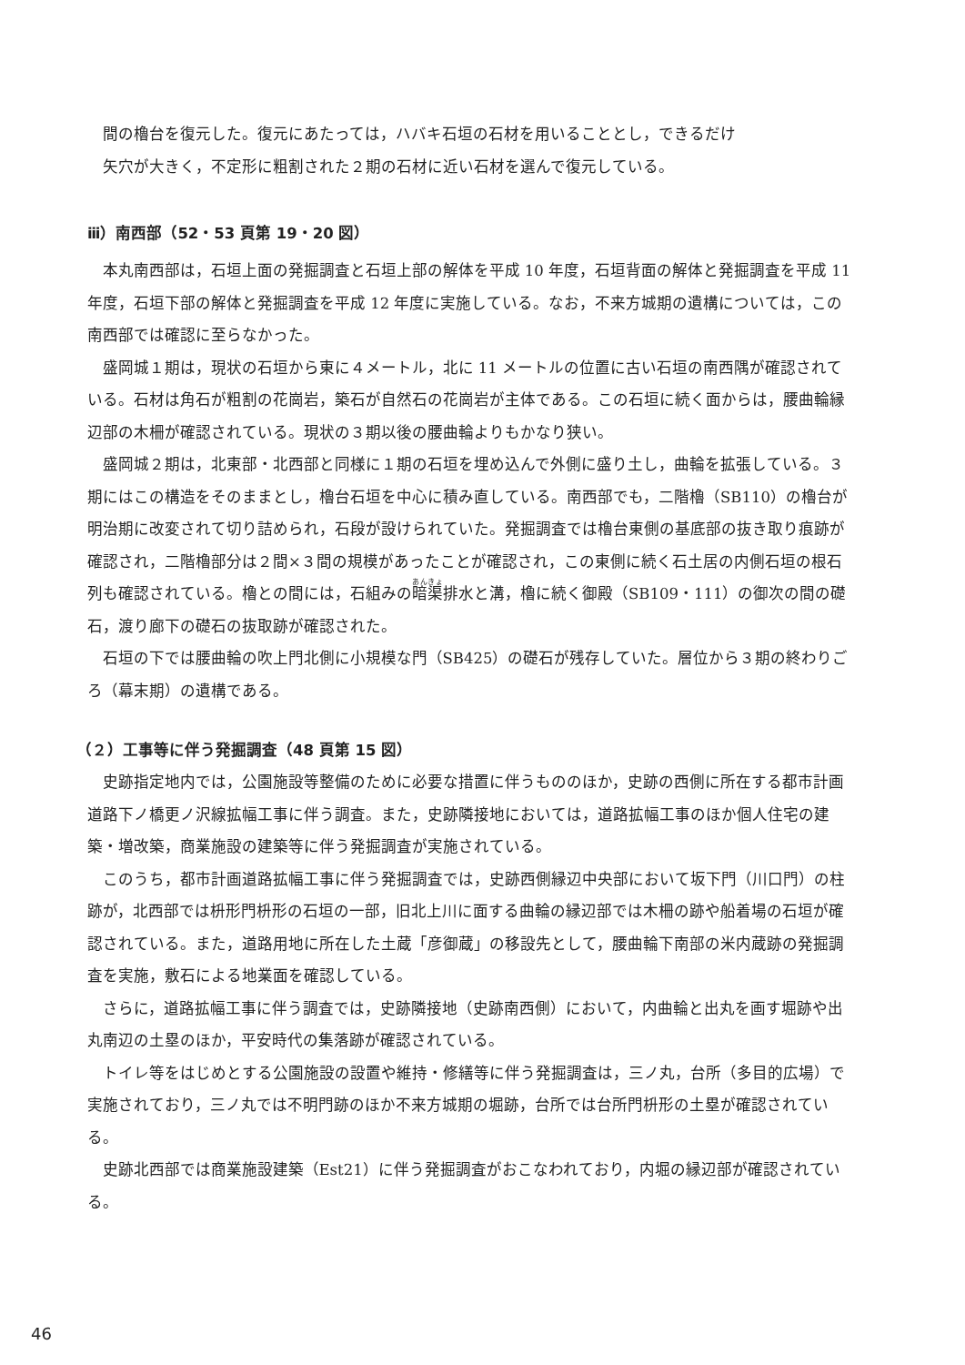間の櫓台を復元した。復元にあたっては，ハバキ石垣の石材を用いることとし，できるだけ
矢穴が大きく，不定形に粗割された２期の石材に近い石材を選んで復元している。
ⅲ）南西部（52・53 頁第 19・20 図）
本丸南西部は，石垣上面の発掘調査と石垣上部の解体を平成 10 年度，石垣背面の解体と発掘調査を平成 11 年度，石垣下部の解体と発掘調査を平成 12 年度に実施している。なお，不来方城期の遺構については，この南西部では確認に至らなかった。
盛岡城１期は，現状の石垣から東に４メートル，北に 11 メートルの位置に古い石垣の南西隅が確認されている。石材は角石が粗割の花崗岩，築石が自然石の花崗岩が主体である。この石垣に続く面からは，腰曲輪縁辺部の木柵が確認されている。現状の３期以後の腰曲輪よりもかなり狭い。
盛岡城２期は，北東部・北西部と同様に１期の石垣を埋め込んで外側に盛り土し，曲輪を拡張している。３期にはこの構造をそのままとし，櫓台石垣を中心に積み直している。南西部でも，二階櫓（SB110）の櫓台が明治期に改変されて切り詰められ，石段が設けられていた。発掘調査では櫓台東側の基底部の抜き取り痕跡が確認され，二階櫓部分は２間×３間の規模があったことが確認され，この東側に続く石土居の内側石垣の根石列も確認されている。櫓との間には，石組みの暗渠排水と溝，櫓に続く御殿（SB109・111）の御次の間の礎石，渡り廊下の礎石の抜取跡が確認された。
石垣の下では腰曲輪の吹上門北側に小規模な門（SB425）の礎石が残存していた。層位から３期の終わりごろ（幕末期）の遺構である。
（２）工事等に伴う発掘調査（48 頁第 15 図）
史跡指定地内では，公園施設等整備のために必要な措置に伴うもののほか，史跡の西側に所在する都市計画道路下ノ橋更ノ沢線拡幅工事に伴う調査。また，史跡隣接地においては，道路拡幅工事のほか個人住宅の建築・増改築，商業施設の建築等に伴う発掘調査が実施されている。
このうち，都市計画道路拡幅工事に伴う発掘調査では，史跡西側縁辺中央部において坂下門（川口門）の柱跡が，北西部では枡形門枡形の石垣の一部，旧北上川に面する曲輪の縁辺部では木柵の跡や船着場の石垣が確認されている。また，道路用地に所在した土蔵「彦御蔵」の移設先として，腰曲輪下南部の米内蔵跡の発掘調査を実施，敷石による地業面を確認している。
さらに，道路拡幅工事に伴う調査では，史跡隣接地（史跡南西側）において，内曲輪と出丸を画す堀跡や出丸南辺の土塁のほか，平安時代の集落跡が確認されている。
トイレ等をはじめとする公園施設の設置や維持・修繕等に伴う発掘調査は，三ノ丸，台所（多目的広場）で実施されており，三ノ丸では不明門跡のほか不来方城期の堀跡，台所では台所門枡形の土塁が確認されている。
史跡北西部では商業施設建築（Est21）に伴う発掘調査がおこなわれており，内堀の縁辺部が確認されている。
46